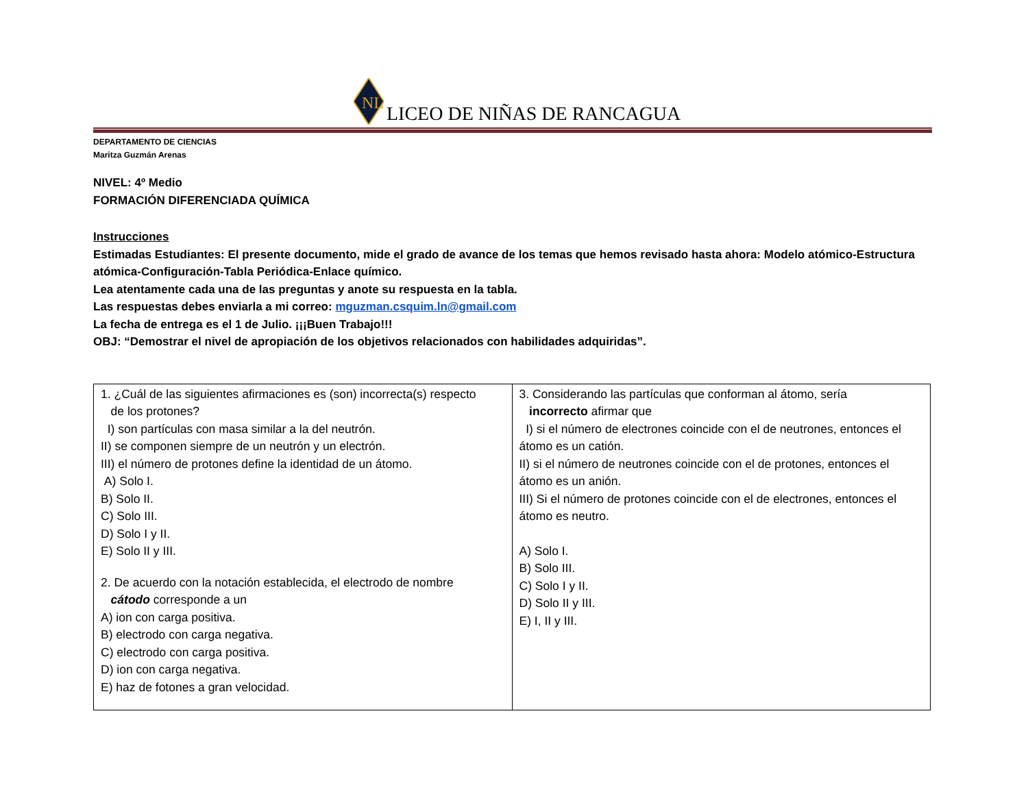NL
LICEO DE NIÑAS DE RANCAGUA
DEPARTAMENTO DE CIENCIAS
Maritza Guzmán Arenas
NIVEL: 4º Medio
FORMACIÓN DIFERENCIADA QUÍMICA
Instrucciones
Estimadas Estudiantes: El presente documento, mide el grado de avance de los temas que hemos revisado hasta ahora: Modelo atómico-Estructura atómica-Configuración-Tabla Periódica-Enlace químico.
Lea atentamente cada una de las preguntas y anote su respuesta en la tabla.
Las respuestas debes enviarla a mi correo: mguzman.csquim.ln@gmail.com
La fecha de entrega es el 1 de Julio. ¡¡¡Buen Trabajo!!!
OBJ: “Demostrar el nivel de apropiación de los objetivos relacionados con habilidades adquiridas”.
| 1. ¿Cuál de las siguientes afirmaciones es (son) incorrecta(s) respecto de los protones? I) son partículas con masa similar a la del neutrón. II) se componen siempre de un neutrón y un electrón. III) el número de protones define la identidad de un átomo. A) Solo I. B) Solo II. C) Solo III. D) Solo I y II. E) Solo II y III. 2. De acuerdo con la notación establecida, el electrodo de nombre cátodo corresponde a un A) ion con carga positiva. B) electrodo con carga negativa. C) electrodo con carga positiva. D) ion con carga negativa. E) haz de fotones a gran velocidad. | 3. Considerando las partículas que conforman al átomo, sería incorrecto afirmar que I) si el número de electrones coincide con el de neutrones, entonces el átomo es un catión. II) si el número de neutrones coincide con el de protones, entonces el átomo es un anión. III) Si el número de protones coincide con el de electrones, entonces el átomo es neutro. A) Solo I. B) Solo III. C) Solo I y II. D) Solo II y III. E) I, II y III. |